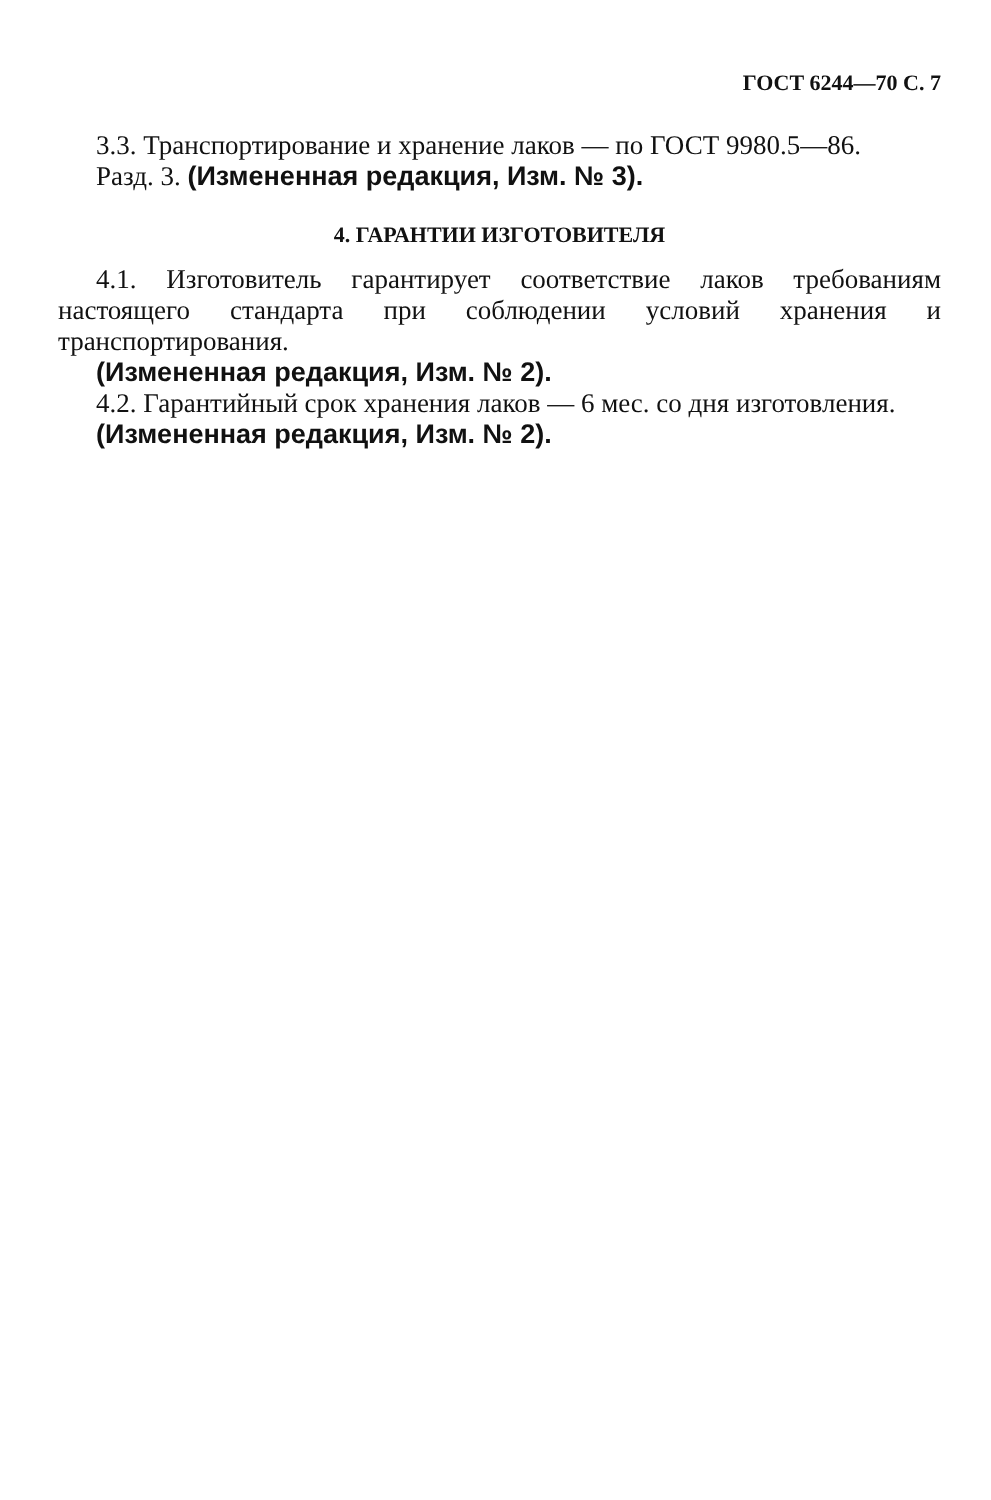ГОСТ 6244—70 С. 7
3.3. Транспортирование и хранение лаков — по ГОСТ 9980.5—86.
Разд. 3. (Измененная редакция, Изм. № 3).
4. ГАРАНТИИ ИЗГОТОВИТЕЛЯ
4.1. Изготовитель гарантирует соответствие лаков требованиям настоящего стандарта при соблюдении условий хранения и транспортирования.
(Измененная редакция, Изм. № 2).
4.2. Гарантийный срок хранения лаков — 6 мес. со дня изготовления.
(Измененная редакция, Изм. № 2).